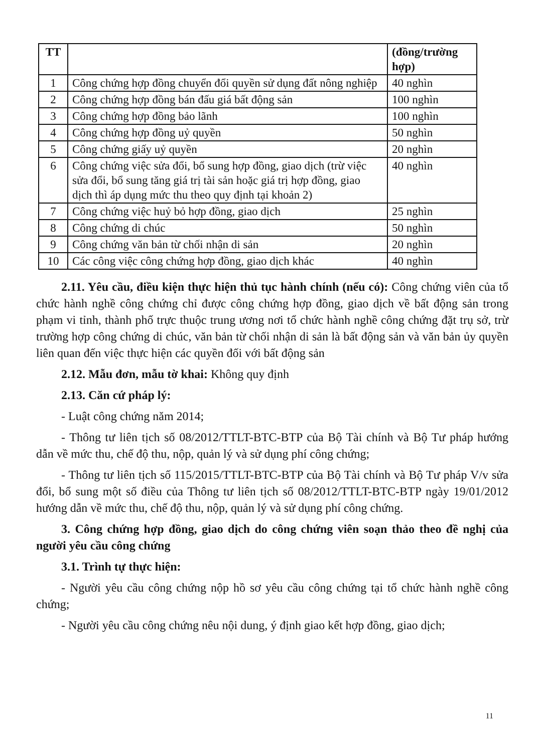| TT | | (đồng/trường hợp) |
| --- | --- | --- |
| 1 | Công chứng hợp đồng chuyển đổi quyền sử dụng đất nông nghiệp | 40 nghìn |
| 2 | Công chứng hợp đồng bán đấu giá bất động sản | 100 nghìn |
| 3 | Công chứng hợp đồng bảo lãnh | 100 nghìn |
| 4 | Công chứng hợp đồng uỷ quyền | 50 nghìn |
| 5 | Công chứng giấy uỷ quyền | 20 nghìn |
| 6 | Công chứng việc sửa đổi, bổ sung hợp đồng, giao dịch (trừ việc sửa đổi, bổ sung tăng giá trị tài sản hoặc giá trị hợp đồng, giao dịch thì áp dụng mức thu theo quy định tại khoản 2) | 40 nghìn |
| 7 | Công chứng việc huỷ bỏ hợp đồng, giao dịch | 25 nghìn |
| 8 | Công chứng di chúc | 50 nghìn |
| 9 | Công chứng văn bản từ chối nhận di sản | 20 nghìn |
| 10 | Các công việc công chứng hợp đồng, giao dịch khác | 40 nghìn |
2.11. Yêu cầu, điều kiện thực hiện thủ tục hành chính (nếu có): Công chứng viên của tổ chức hành nghề công chứng chỉ được công chứng hợp đồng, giao dịch về bất động sản trong phạm vi tỉnh, thành phố trực thuộc trung ương nơi tổ chức hành nghề công chứng đặt trụ sở, trừ trường hợp công chứng di chúc, văn bản từ chối nhận di sản là bất động sản và văn bản ủy quyền liên quan đến việc thực hiện các quyền đối với bất động sản
2.12. Mẫu đơn, mẫu tờ khai: Không quy định
2.13. Căn cứ pháp lý:
- Luật công chứng năm 2014;
- Thông tư liên tịch số 08/2012/TTLT-BTC-BTP của Bộ Tài chính và Bộ Tư pháp hướng dẫn về mức thu, chế độ thu, nộp, quản lý và sử dụng phí công chứng;
- Thông tư liên tịch số 115/2015/TTLT-BTC-BTP của Bộ Tài chính và Bộ Tư pháp V/v sửa đổi, bổ sung một số điều của Thông tư liên tịch số 08/2012/TTLT-BTC-BTP ngày 19/01/2012 hướng dẫn về mức thu, chế độ thu, nộp, quản lý và sử dụng phí công chứng.
3. Công chứng hợp đồng, giao dịch do công chứng viên soạn thảo theo đề nghị của người yêu cầu công chứng
3.1. Trình tự thực hiện:
- Người yêu cầu công chứng nộp hồ sơ yêu cầu công chứng tại tổ chức hành nghề công chứng;
- Người yêu cầu công chứng nêu nội dung, ý định giao kết hợp đồng, giao dịch;
11